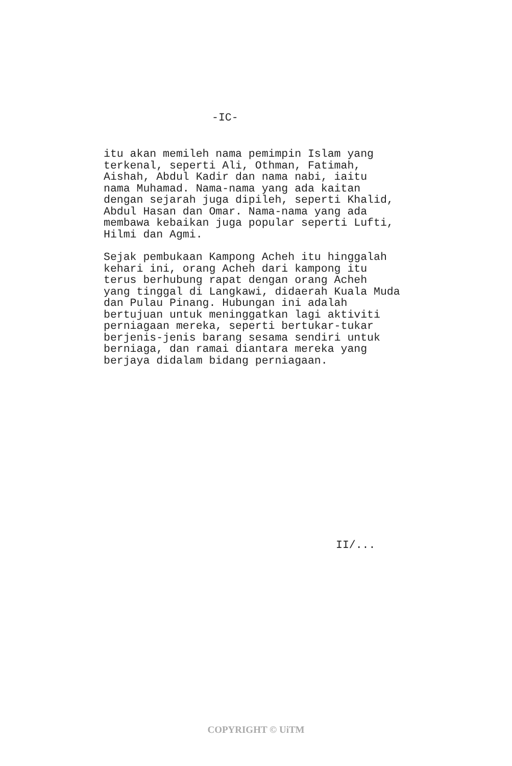-IC-
itu akan memileh nama pemimpin Islam yang terkenal, seperti Ali, Othman, Fatimah, Aishah, Abdul Kadir dan nama nabi, iaitu nama Muhamad. Nama-nama yang ada kaitan dengan sejarah juga dipileh, seperti Khalid, Abdul Hasan dan Omar. Nama-nama yang ada membawa kebaikan juga popular seperti Lufti, Hilmi dan Agmi.
Sejak pembukaan Kampong Acheh itu hinggalah kehari ini, orang Acheh dari kampong itu terus berhubung rapat dengan orang Acheh yang tinggal di Langkawi, didaerah Kuala Muda dan Pulau Pinang. Hubungan ini adalah bertujuan untuk meninggatkan lagi aktiviti perniagaan mereka, seperti bertukar-tukar berjenis-jenis barang sesama sendiri untuk berniaga, dan ramai diantara mereka yang berjaya didalam bidang perniagaan.
II/...
COPYRIGHT © UiTM